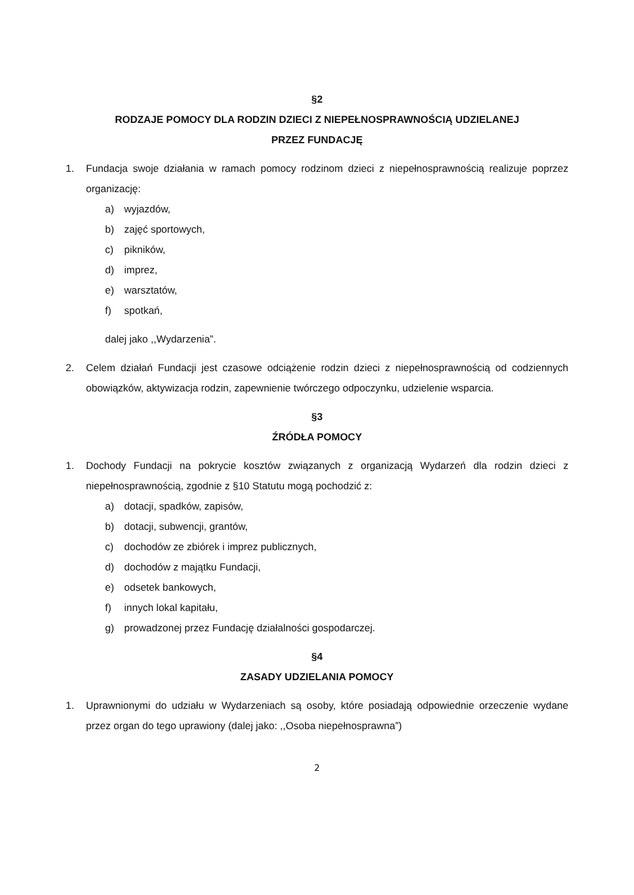§2
RODZAJE POMOCY DLA RODZIN DZIECI Z NIEPEŁNOSPRAWNOŚCIĄ UDZIELANEJ
PRZEZ FUNDACJĘ
1. Fundacja swoje działania w ramach pomocy rodzinom dzieci z niepełnosprawnością realizuje poprzez organizację:
a) wyjazdów,
b) zajęć sportowych,
c) pikników,
d) imprez,
e) warsztatów,
f) spotkań,
dalej jako ,,Wydarzenia”.
2. Celem działań Fundacji jest czasowe odciążenie rodzin dzieci z niepełnosprawnością od codziennych obowiązków, aktywizacja rodzin, zapewnienie twórczego odpoczynku, udzielenie wsparcia.
§3
ŹRÓDŁA POMOCY
1. Dochody Fundacji na pokrycie kosztów związanych z organizacją Wydarzeń dla rodzin dzieci z niepełnosprawnością, zgodnie z §10 Statutu mogą pochodzić z:
a) dotacji, spadków, zapisów,
b) dotacji, subwencji, grantów,
c) dochodów ze zbiórek i imprez publicznych,
d) dochodów z majątku Fundacji,
e) odsetek bankowych,
f) innych lokal kapitału,
g) prowadzonej przez Fundację działalności gospodarczej.
§4
ZASADY UDZIELANIA POMOCY
1. Uprawnionymi do udziału w Wydarzeniach są osoby, które posiadają odpowiednie orzeczenie wydane przez organ do tego uprawiony (dalej jako: ,,Osoba niepełnosprawna”)
2